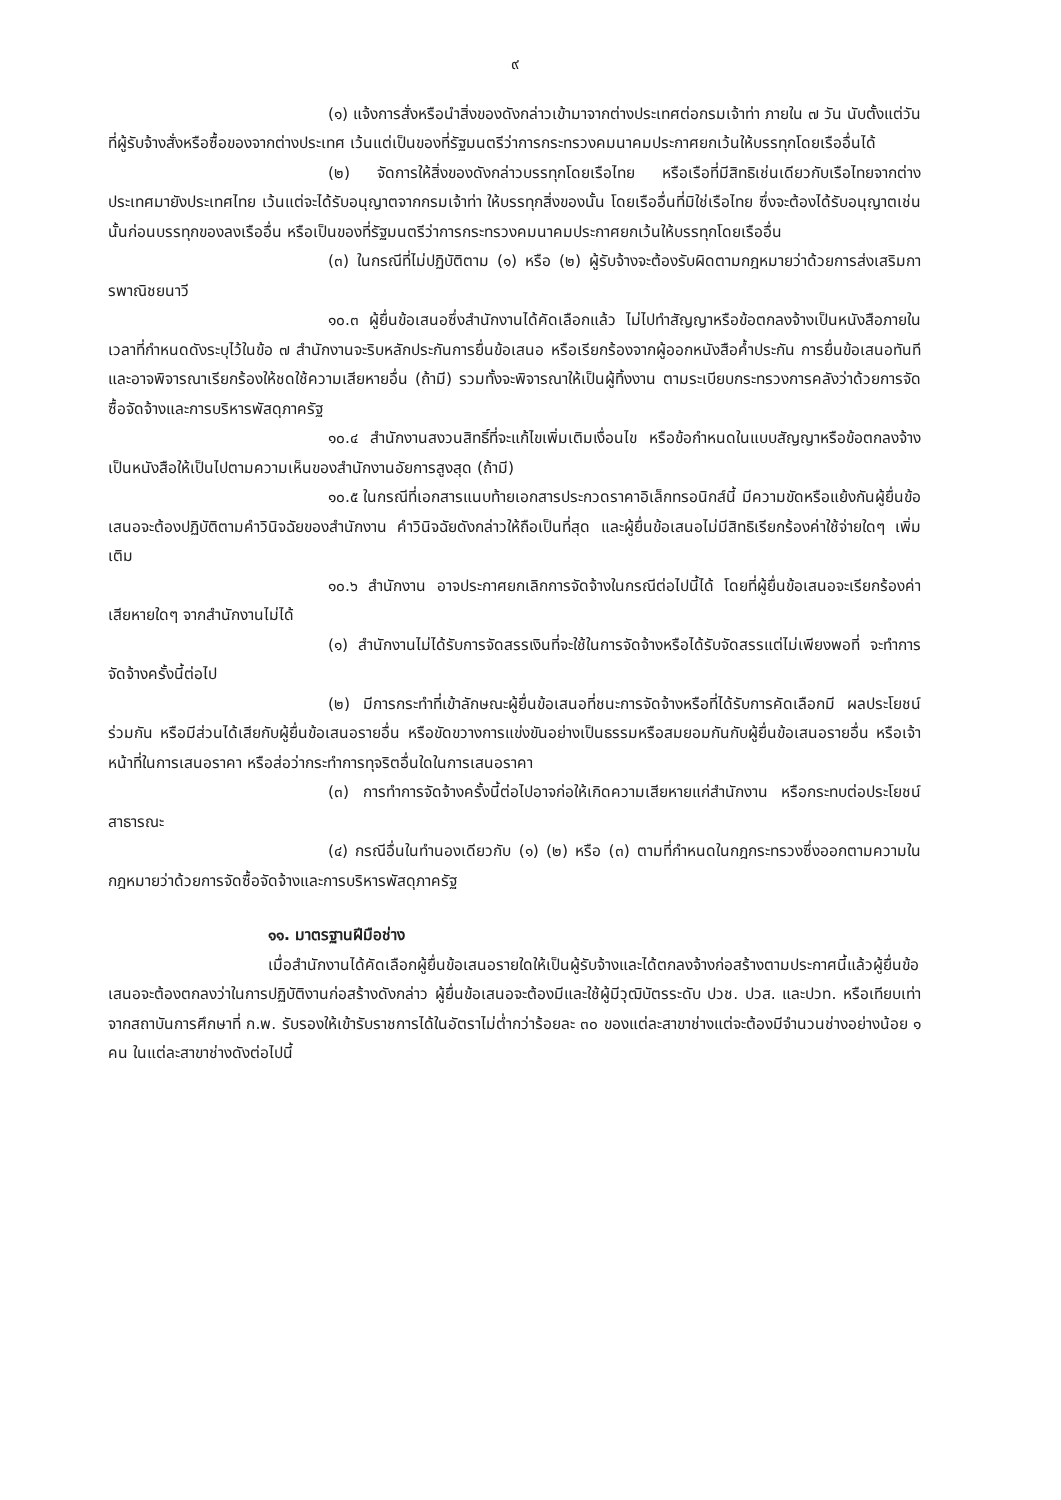๙
(๑) แจ้งการสั่งหรือนำสิ่งของดังกล่าวเข้ามาจากต่างประเทศต่อกรมเจ้าท่า ภายใน ๗ วัน นับตั้งแต่วันที่ผู้รับจ้างสั่งหรือซื้อของจากต่างประเทศ เว้นแต่เป็นของที่รัฐมนตรีว่าการกระทรวงคมนาคมประกาศยกเว้นให้บรรทุกโดยเรืออื่นได้
(๒) จัดการให้สิ่งของดังกล่าวบรรทุกโดยเรือไทย หรือเรือที่มีสิทธิเช่นเดียวกับเรือไทยจากต่างประเทศมายังประเทศไทย เว้นแต่จะได้รับอนุญาตจากกรมเจ้าท่า ให้บรรทุกสิ่งของนั้น โดยเรืออื่นที่มิใช่เรือไทย ซึ่งจะต้องได้รับอนุญาตเช่นนั้นก่อนบรรทุกของลงเรืออื่น หรือเป็นของที่รัฐมนตรีว่าการกระทรวงคมนาคมประกาศยกเว้นให้บรรทุกโดยเรืออื่น
(๓) ในกรณีที่ไม่ปฏิบัติตาม (๑) หรือ (๒) ผู้รับจ้างจะต้องรับผิดตามกฎหมายว่าด้วยการส่งเสริมการพาณิชยนาวี
๑๐.๓ ผู้ยื่นข้อเสนอซึ่งสำนักงานได้คัดเลือกแล้ว ไม่ไปทำสัญญาหรือข้อตกลงจ้างเป็นหนังสือภายในเวลาที่กำหนดดังระบุไว้ในข้อ ๗ สำนักงานจะริบหลักประกันการยื่นข้อเสนอ หรือเรียกร้องจากผู้ออกหนังสือค้ำประกัน การยื่นข้อเสนอทันที และอาจพิจารณาเรียกร้องให้ชดใช้ความเสียหายอื่น (ถ้ามี) รวมทั้งจะพิจารณาให้เป็นผู้ทิ้งงาน ตามระเบียบกระทรวงการคลังว่าด้วยการจัดซื้อจัดจ้างและการบริหารพัสดุภาครัฐ
๑๐.๔ สำนักงานสงวนสิทธิ์ที่จะแก้ไขเพิ่มเติมเงื่อนไข หรือข้อกำหนดในแบบสัญญาหรือข้อตกลงจ้างเป็นหนังสือให้เป็นไปตามความเห็นของสำนักงานอัยการสูงสุด (ถ้ามี)
๑๐.๕ ในกรณีที่เอกสารแนบท้ายเอกสารประกวดราคาอิเล็กทรอนิกส์นี้ มีความขัดหรือแย้งกันผู้ยื่นข้อเสนอจะต้องปฏิบัติตามคำวินิจฉัยของสำนักงาน คำวินิจฉัยดังกล่าวให้ถือเป็นที่สุด และผู้ยื่นข้อเสนอไม่มีสิทธิเรียกร้องค่าใช้จ่ายใดๆ เพิ่มเติม
๑๐.๖ สำนักงาน อาจประกาศยกเลิกการจัดจ้างในกรณีต่อไปนี้ได้ โดยที่ผู้ยื่นข้อเสนอจะเรียกร้องค่าเสียหายใดๆ จากสำนักงานไม่ได้
(๑) สำนักงานไม่ได้รับการจัดสรรเงินที่จะใช้ในการจัดจ้างหรือได้รับจัดสรรแต่ไม่เพียงพอที่ จะทำการจัดจ้างครั้งนี้ต่อไป
(๒) มีการกระทำที่เข้าลักษณะผู้ยื่นข้อเสนอที่ชนะการจัดจ้างหรือที่ได้รับการคัดเลือกมี ผลประโยชน์ร่วมกัน หรือมีส่วนได้เสียกับผู้ยื่นข้อเสนอรายอื่น หรือขัดขวางการแข่งขันอย่างเป็นธรรมหรือสมยอมกันกับผู้ยื่นข้อเสนอรายอื่น หรือเจ้าหน้าที่ในการเสนอราคา หรือส่อว่ากระทำการทุจริตอื่นใดในการเสนอราคา
(๓) การทำการจัดจ้างครั้งนี้ต่อไปอาจก่อให้เกิดความเสียหายแก่สำนักงาน หรือกระทบต่อประโยชน์สาธารณะ
(๔) กรณีอื่นในทำนองเดียวกับ (๑) (๒) หรือ (๓) ตามที่กำหนดในกฎกระทรวงซึ่งออกตามความในกฎหมายว่าด้วยการจัดซื้อจัดจ้างและการบริหารพัสดุภาครัฐ
๑๑. มาตรฐานฝีมือช่าง
เมื่อสำนักงานได้คัดเลือกผู้ยื่นข้อเสนอรายใดให้เป็นผู้รับจ้างและได้ตกลงจ้างก่อสร้างตามประกาศนี้แล้วผู้ยื่นข้อเสนอจะต้องตกลงว่าในการปฏิบัติงานก่อสร้างดังกล่าว ผู้ยื่นข้อเสนอจะต้องมีและใช้ผู้มีวุฒิบัตรระดับ ปวช. ปวส. และปวท. หรือเทียบเท่าจากสถาบันการศึกษาที่ ก.พ. รับรองให้เข้ารับราชการได้ในอัตราไม่ต่ำกว่าร้อยละ ๓๐ ของแต่ละสาขาช่างแต่จะต้องมีจำนวนช่างอย่างน้อย ๑ คน ในแต่ละสาขาช่างดังต่อไปนี้